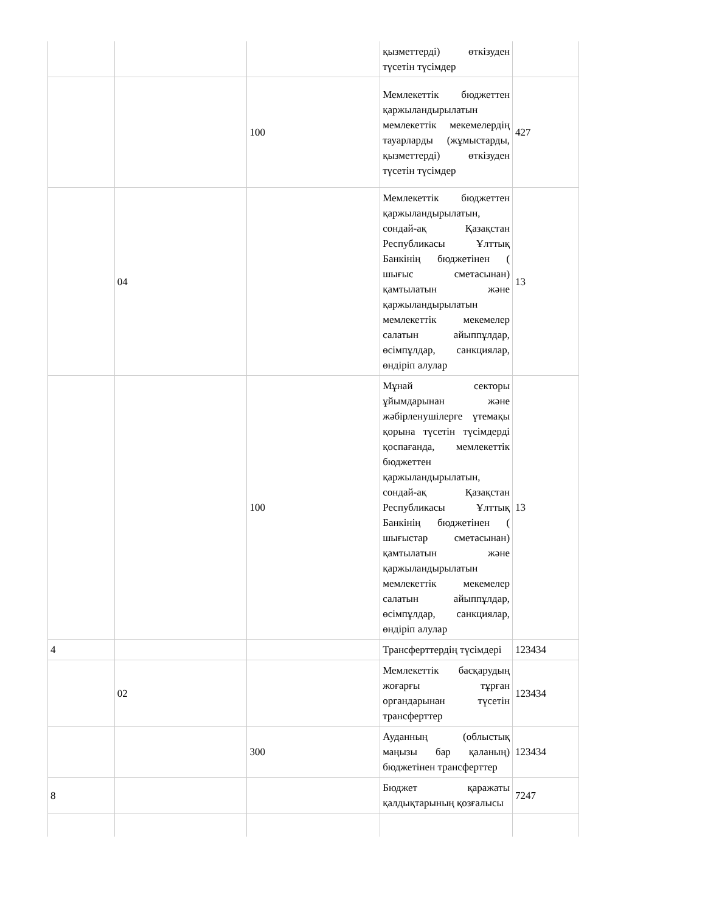| | | | қызметтерді) өткізуден түсетін түсімдер | |
| | | 100 | Мемлекеттік бюджеттен қаржыландырылатын мемлекеттік мекемелердің тауарларды (жұмыстарды, қызметтерді) өткізуден түсетін түсімдер | 427 |
| | 04 | | Мемлекеттік бюджеттен қаржыландырылатын, сондай-ақ Қазақстан Республикасы Ұлттық Банкінің бюджетінен ( шығыс сметасынан) қамтылатын және қаржыландырылатын мемлекеттік мекемелер салатын айыппұлдар, өсімпұлдар, санкциялар, өндіріп алулар | 13 |
| | | 100 | Мұнай секторы ұйымдарынан және жәбірленушілерге үтемақы қорына түсетін түсімдерді қоспағанда, мемлекеттік бюджеттен қаржыландырылатын, сондай-ақ Қазақстан Республикасы Ұлттық Банкінің бюджетінен ( шығыстар сметасынан) қамтылатын және қаржыландырылатын мемлекеттік мекемелер салатын айыппұлдар, өсімпұлдар, санкциялар, өндіріп алулар | 13 |
| 4 | | | Трансферттердің түсімдері | 123434 |
| | 02 | | Мемлекеттік басқарудың жоғарғы тұрған органдарынан түсетін трансферттер | 123434 |
| | | 300 | Ауданның (облыстық маңызы бар қаланың) бюджетінен трансферттер | 123434 |
| 8 | | | Бюджет қаражаты қалдықтарының қозғалысы | 7247 |